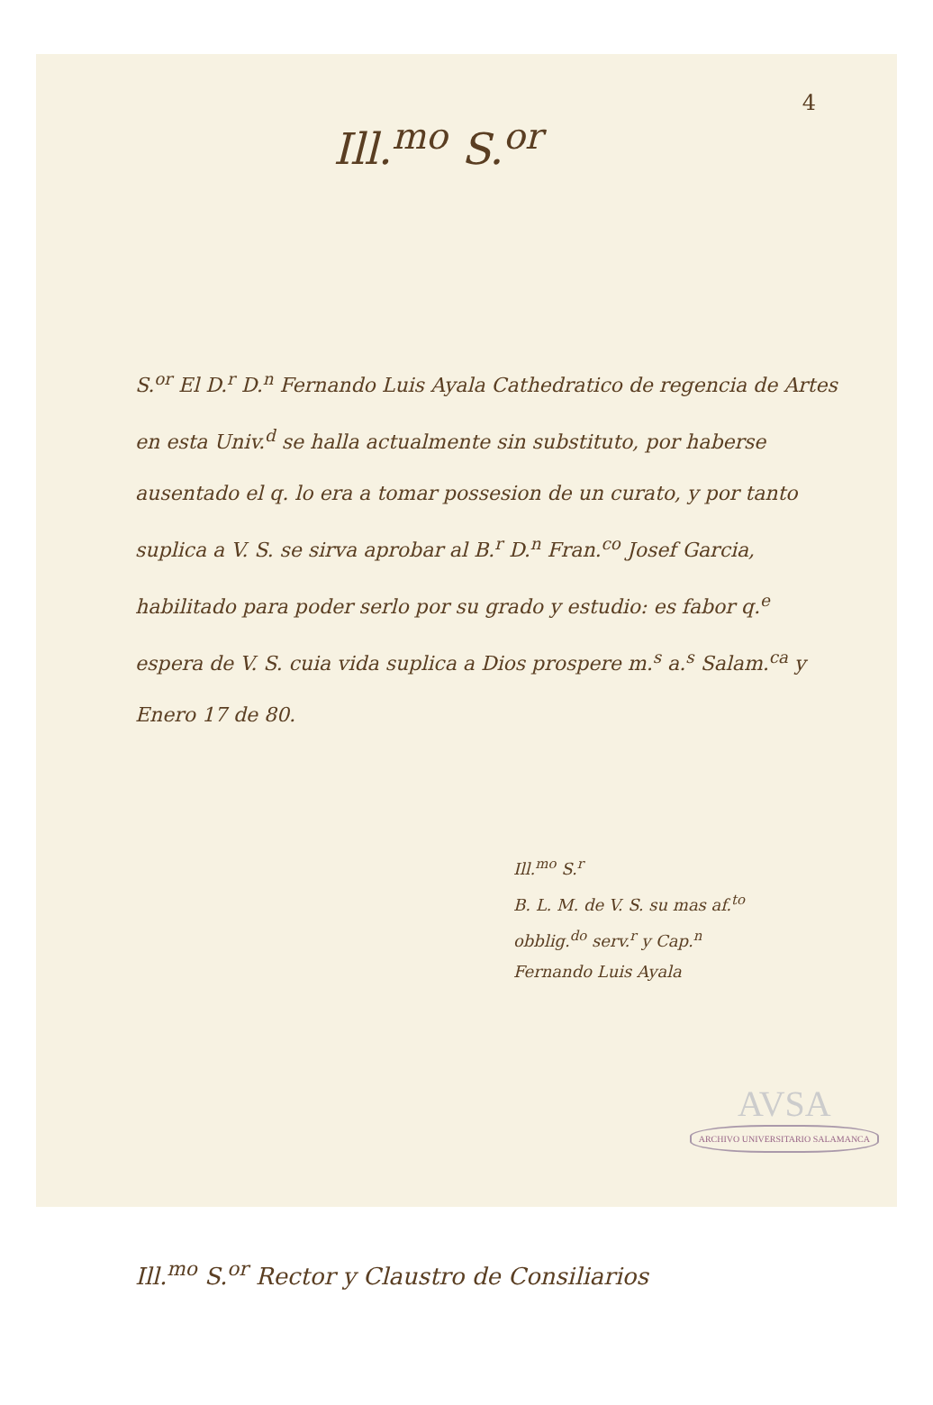4
Ill.<sup>mo</sup> S.<sup>or</sup>
S.<sup>or</sup> El D.<sup>r</sup> D.<sup>n</sup> Fernando Luis Ayala Cathedratico de regencia de Artes en esta Univ.<sup>d</sup> se halla actualmente sin substituto, por haberse ausentado el q. lo era a tomar possesion de un curato, y por tanto suplica a V. S. se sirva aprobar al B.<sup>r</sup> D.<sup>n</sup> Fran.<sup>co</sup> Josef Garcia, habilitado para poder serlo por su grado y estudio: es fabor q.<sup>e</sup> espera de V. S. cuia vida suplica a Dios prospere m.<sup>s</sup> a.<sup>s</sup> Salam.<sup>ca</sup> y Enero 17 de 80.
Ill.<sup>mo</sup> S.<sup>r</sup>
B. L. M. de V. S. su mas af.<sup>to</sup>
obblig.<sup>do</sup> serv.<sup>r</sup> y Cap.<sup>n</sup>
Fernando Luis Ayala
Ill.<sup>mo</sup> S.<sup>or</sup> Rector y Claustro de Consiliarios
AVSA
ARCHIVO UNIVERSITARIO SALAMANCA